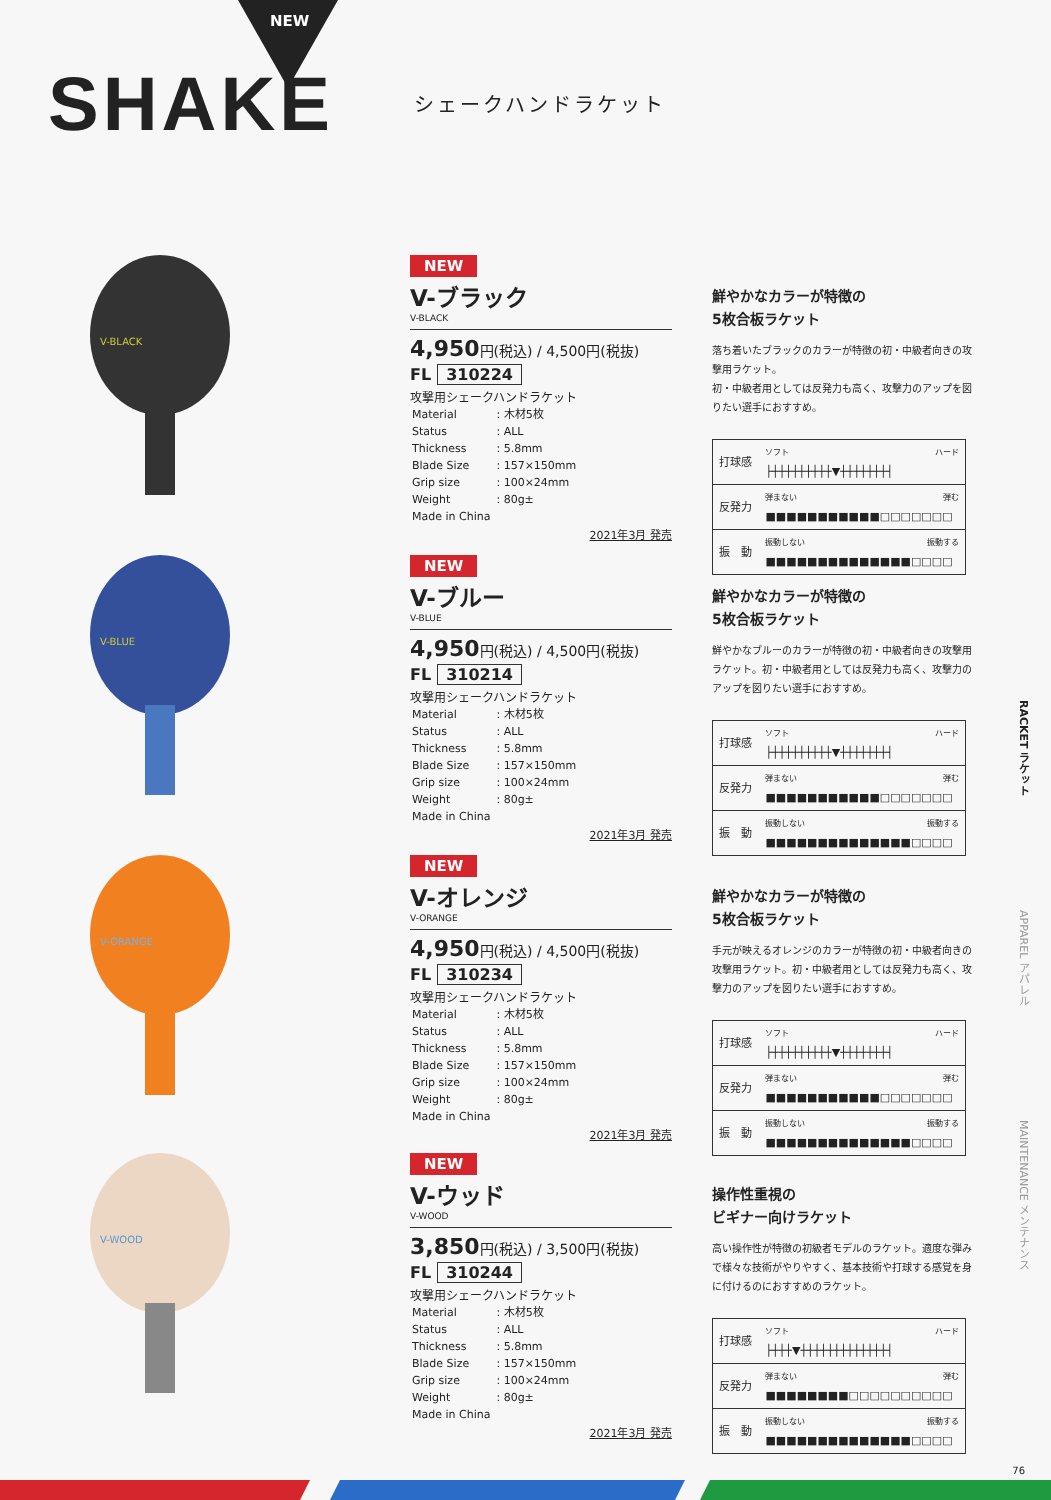NEW
SHAKE
シェークハンドラケット
V-BLACK
NEW
V-ブラック
V-BLACK
4,950円(税込) / 4,500円(税抜)
FL 310224
攻撃用シェークハンドラケット
| Material | : 木材5枚 |
| Status | : ALL |
| Thickness | : 5.8mm |
| Blade Size | : 157×150mm |
| Grip size | : 100×24mm |
| Weight | : 80g± |
| Made in China | |
2021年3月 発売
鮮やかなカラーが特徴の
5枚合板ラケット
落ち着いたブラックのカラーが特徴の初・中級者向きの攻撃用ラケット。
初・中級者用としては反発力も高く、攻撃力のアップを図りたい選手におすすめ。
| 打球感 | ソフト ハード ├┼┼┼┼┼┼┼┼┼▼┼┼┼┼┼┼┼┤ |
| 反発力 | 弾まない 弾む ■■■■■■■■■■■□□□□□□□ |
| 振 動 | 振動しない 振動する ■■■■■■■■■■■■■■□□□□ |
V-BLUE
NEW
V-ブルー
V-BLUE
4,950円(税込) / 4,500円(税抜)
FL 310214
攻撃用シェークハンドラケット
| Material | : 木材5枚 |
| Status | : ALL |
| Thickness | : 5.8mm |
| Blade Size | : 157×150mm |
| Grip size | : 100×24mm |
| Weight | : 80g± |
| Made in China | |
2021年3月 発売
鮮やかなカラーが特徴の
5枚合板ラケット
鮮やかなブルーのカラーが特徴の初・中級者向きの攻撃用ラケット。初・中級者用としては反発力も高く、攻撃力のアップを図りたい選手におすすめ。
| 打球感 | ソフト ハード ├┼┼┼┼┼┼┼┼┼▼┼┼┼┼┼┼┼┤ |
| 反発力 | 弾まない 弾む ■■■■■■■■■■■□□□□□□□ |
| 振 動 | 振動しない 振動する ■■■■■■■■■■■■■■□□□□ |
V-ORANGE
NEW
V-オレンジ
V-ORANGE
4,950円(税込) / 4,500円(税抜)
FL 310234
攻撃用シェークハンドラケット
| Material | : 木材5枚 |
| Status | : ALL |
| Thickness | : 5.8mm |
| Blade Size | : 157×150mm |
| Grip size | : 100×24mm |
| Weight | : 80g± |
| Made in China | |
2021年3月 発売
鮮やかなカラーが特徴の
5枚合板ラケット
手元が映えるオレンジのカラーが特徴の初・中級者向きの攻撃用ラケット。初・中級者用としては反発力も高く、攻撃力のアップを図りたい選手におすすめ。
| 打球感 | ソフト ハード ├┼┼┼┼┼┼┼┼┼▼┼┼┼┼┼┼┼┤ |
| 反発力 | 弾まない 弾む ■■■■■■■■■■■□□□□□□□ |
| 振 動 | 振動しない 振動する ■■■■■■■■■■■■■■□□□□ |
V-WOOD
NEW
V-ウッド
V-WOOD
3,850円(税込) / 3,500円(税抜)
FL 310244
攻撃用シェークハンドラケット
| Material | : 木材5枚 |
| Status | : ALL |
| Thickness | : 5.8mm |
| Blade Size | : 157×150mm |
| Grip size | : 100×24mm |
| Weight | : 80g± |
| Made in China | |
2021年3月 発売
操作性重視の
ビギナー向けラケット
高い操作性が特徴の初級者モデルのラケット。適度な弾みで様々な技術がやりやすく、基本技術や打球する感覚を身に付けるのにおすすめのラケット。
| 打球感 | ソフト ハード ├┼┼┼▼┼┼┼┼┼┼┼┼┼┼┼┼┼┤ |
| 反発力 | 弾まない 弾む ■■■■■■■■□□□□□□□□□□ |
| 振 動 | 振動しない 振動する ■■■■■■■■■■■■■■□□□□ |
RACKET ラケット
APPAREL アパレル
MAINTENANCE メンテナンス
76